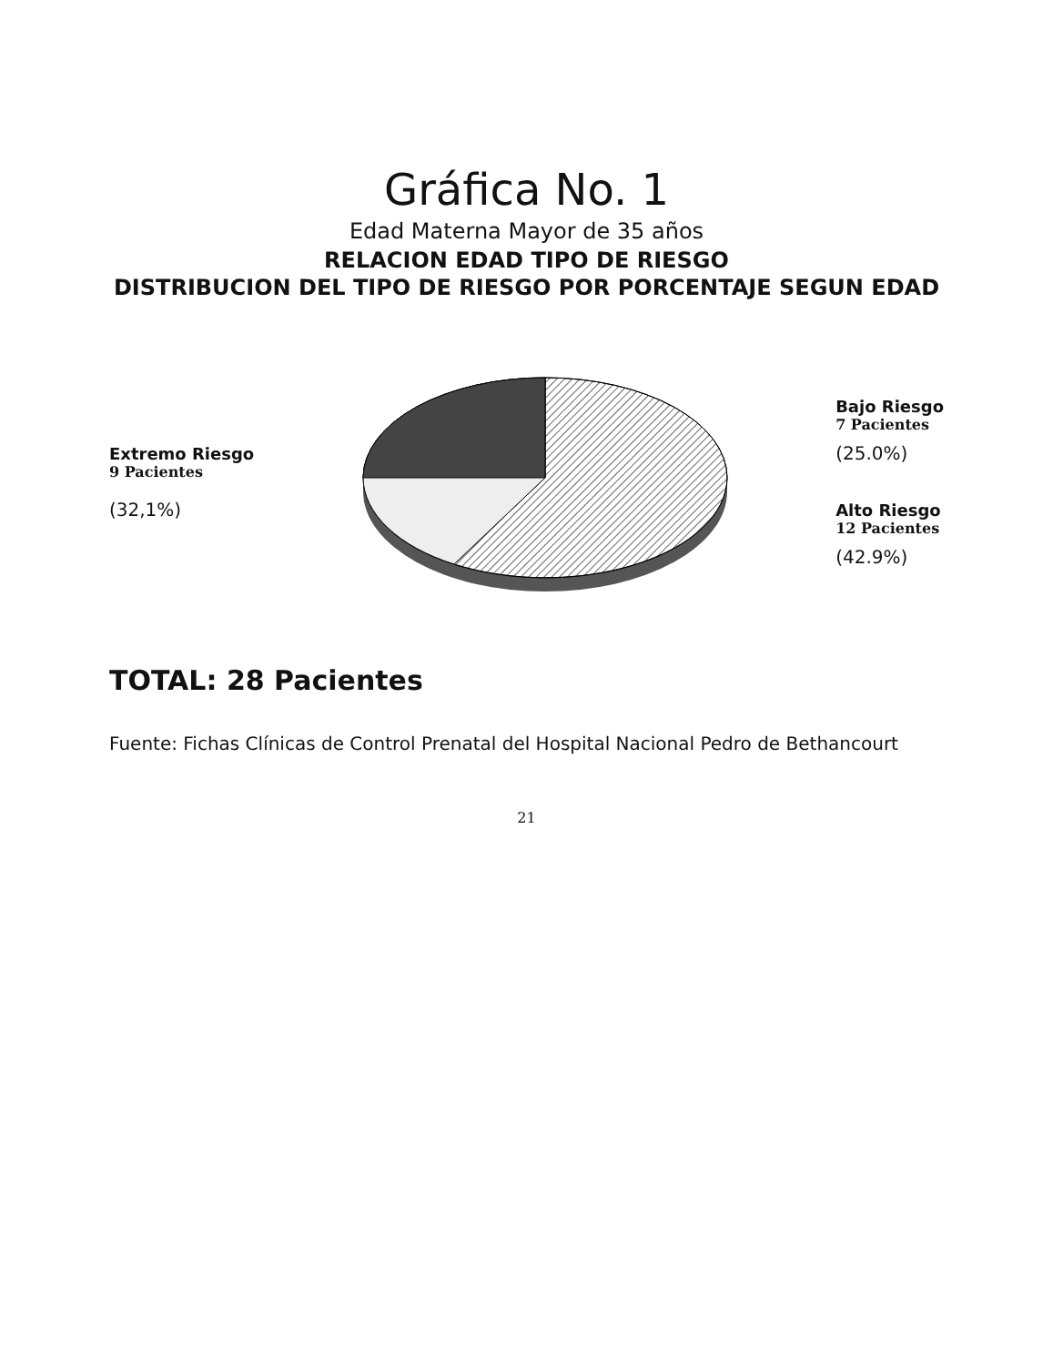Gráfica No. 1
Edad Materna Mayor de 35 años
RELACION EDAD TIPO DE RIESGO
DISTRIBUCION DEL TIPO DE RIESGO POR PORCENTAJE SEGUN EDAD
Extremo Riesgo
9 Pacientes
(32,1%)
Bajo Riesgo
7 Pacientes
(25.0%)
Alto Riesgo
12 Pacientes
(42.9%)
TOTAL: 28 Pacientes
Fuente: Fichas Clínicas de Control Prenatal del Hospital Nacional Pedro de Bethancourt
21